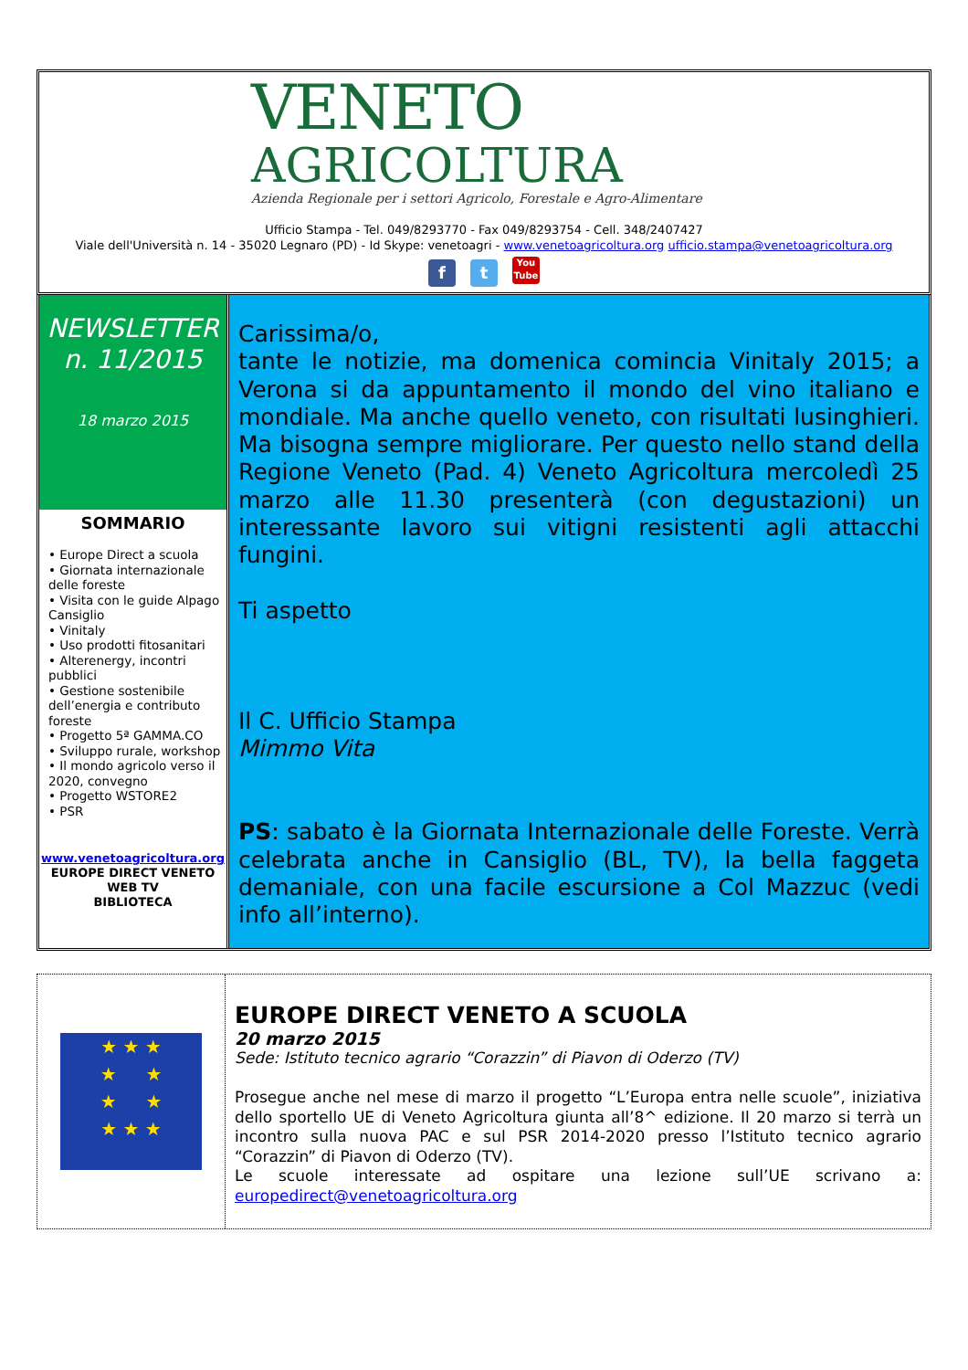VENETO
AGRICOLTURA
Azienda Regionale per i settori Agricolo, Forestale e Agro-Alimentare
Ufficio Stampa - Tel. 049/8293770 - Fax 049/8293754 - Cell. 348/2407427
Viale dell'Università n. 14 - 35020 Legnaro (PD) - Id Skype: venetoagri - www.venetoagricoltura.org ufficio.stampa@venetoagricoltura.org
ft You
Tube
NEWSLETTER
n. 11/2015
18 marzo 2015
SOMMARIO
• Europe Direct a scuola
• Giornata internazionale delle foreste
• Visita con le guide Alpago Cansiglio
• Vinitaly
• Uso prodotti fitosanitari
• Alterenergy, incontri pubblici
• Gestione sostenibile dell’energia e contributo foreste
• Progetto 5ª GAMMA.CO
• Sviluppo rurale, workshop
• Il mondo agricolo verso il 2020, convegno
• Progetto WSTORE2
• PSR
www.venetoagricoltura.org
EUROPE DIRECT VENETO
WEB TV
BIBLIOTECA
Carissima/o,
tante le notizie, ma domenica comincia Vinitaly 2015; a Verona si da appuntamento il mondo del vino italiano e mondiale. Ma anche quello veneto, con risultati lusinghieri. Ma bisogna sempre migliorare. Per questo nello stand della Regione Veneto (Pad. 4) Veneto Agricoltura mercoledì 25 marzo alle 11.30 presenterà (con degustazioni) un interessante lavoro sui vitigni resistenti agli attacchi fungini.
Ti aspetto
Il C. Ufficio Stampa
Mimmo Vita
PS: sabato è la Giornata Internazionale delle Foreste. Verrà celebrata anche in Cansiglio (BL, TV), la bella faggeta demaniale, con una facile escursione a Col Mazzuc (vedi info all’interno).
★ ★ ★
★ ★
★ ★
★ ★ ★
EUROPE DIRECT VENETO A SCUOLA
20 marzo 2015
Sede: Istituto tecnico agrario “Corazzin” di Piavon di Oderzo (TV)
Prosegue anche nel mese di marzo il progetto “L’Europa entra nelle scuole”, iniziativa dello sportello UE di Veneto Agricoltura giunta all’8^ edizione. Il 20 marzo si terrà un incontro sulla nuova PAC e sul PSR 2014-2020 presso l’Istituto tecnico agrario “Corazzin” di Piavon di Oderzo (TV).
Le scuole interessate ad ospitare una lezione sull’UE scrivano a: europedirect@venetoagricoltura.org